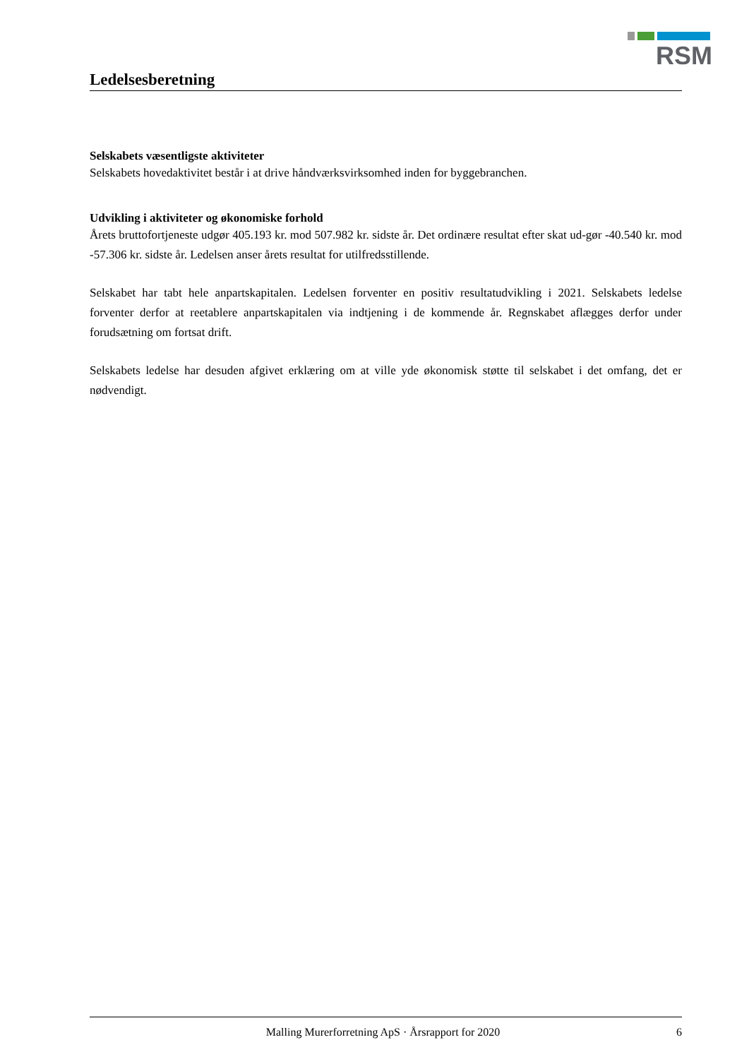RSM
Ledelsesberetning
Selskabets væsentligste aktiviteter
Selskabets hovedaktivitet består i at drive håndværksvirksomhed inden for byggebranchen.
Udvikling i aktiviteter og økonomiske forhold
Årets bruttofortjeneste udgør 405.193 kr. mod 507.982 kr. sidste år. Det ordinære resultat efter skat ud-gør -40.540 kr. mod -57.306 kr. sidste år. Ledelsen anser årets resultat for utilfredsstillende.
Selskabet har tabt hele anpartskapitalen. Ledelsen forventer en positiv resultatudvikling i 2021. Selskabets ledelse forventer derfor at reetablere anpartskapitalen via indtjening i de kommende år. Regnskabet aflægges derfor under forudsætning om fortsat drift.
Selskabets ledelse har desuden afgivet erklæring om at ville yde økonomisk støtte til selskabet i det omfang, det er nødvendigt.
Malling Murerforretning ApS · Årsrapport for 2020 6